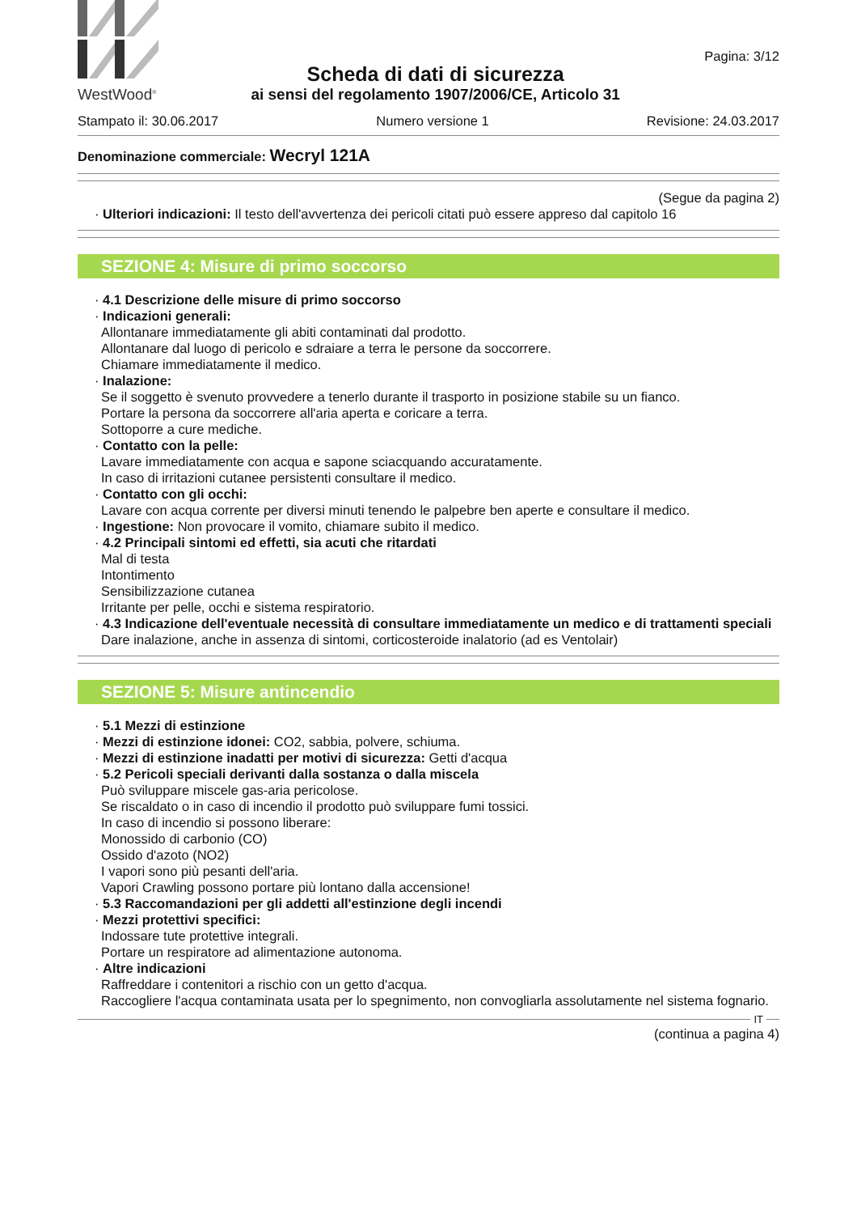WestWood<sup>®</sup>
Scheda di dati di sicurezza
ai sensi del regolamento 1907/2006/CE, Articolo 31
Pagina: 3/12
Stampato il: 30.06.2017 Numero versione 1 Revisione: 24.03.2017
Denominazione commerciale: Wecryl 121A
(Segue da pagina 2)
· Ulteriori indicazioni: Il testo dell'avvertenza dei pericoli citati può essere appreso dal capitolo 16
SEZIONE 4: Misure di primo soccorso
· 4.1 Descrizione delle misure di primo soccorso
· Indicazioni generali:
Allontanare immediatamente gli abiti contaminati dal prodotto.
Allontanare dal luogo di pericolo e sdraiare a terra le persone da soccorrere.
Chiamare immediatamente il medico.
· Inalazione:
Se il soggetto è svenuto provvedere a tenerlo durante il trasporto in posizione stabile su un fianco.
Portare la persona da soccorrere all'aria aperta e coricare a terra.
Sottoporre a cure mediche.
· Contatto con la pelle:
Lavare immediatamente con acqua e sapone sciacquando accuratamente.
In caso di irritazioni cutanee persistenti consultare il medico.
· Contatto con gli occhi:
Lavare con acqua corrente per diversi minuti tenendo le palpebre ben aperte e consultare il medico.
· Ingestione: Non provocare il vomito, chiamare subito il medico.
· 4.2 Principali sintomi ed effetti, sia acuti che ritardati
Mal di testa
Intontimento
Sensibilizzazione cutanea
Irritante per pelle, occhi e sistema respiratorio.
· 4.3 Indicazione dell'eventuale necessità di consultare immediatamente un medico e di trattamenti speciali
Dare inalazione, anche in assenza di sintomi, corticosteroide inalatorio (ad es Ventolair)
SEZIONE 5: Misure antincendio
· 5.1 Mezzi di estinzione
· Mezzi di estinzione idonei: CO2, sabbia, polvere, schiuma.
· Mezzi di estinzione inadatti per motivi di sicurezza: Getti d'acqua
· 5.2 Pericoli speciali derivanti dalla sostanza o dalla miscela
Può sviluppare miscele gas-aria pericolose.
Se riscaldato o in caso di incendio il prodotto può sviluppare fumi tossici.
In caso di incendio si possono liberare:
Monossido di carbonio (CO)
Ossido d'azoto (NO2)
I vapori sono più pesanti dell'aria.
Vapori Crawling possono portare più lontano dalla accensione!
· 5.3 Raccomandazioni per gli addetti all'estinzione degli incendi
· Mezzi protettivi specifici:
Indossare tute protettive integrali.
Portare un respiratore ad alimentazione autonoma.
· Altre indicazioni
Raffreddare i contenitori a rischio con un getto d'acqua.
Raccogliere l'acqua contaminata usata per lo spegnimento, non convogliarla assolutamente nel sistema fognario.
IT
(continua a pagina 4)